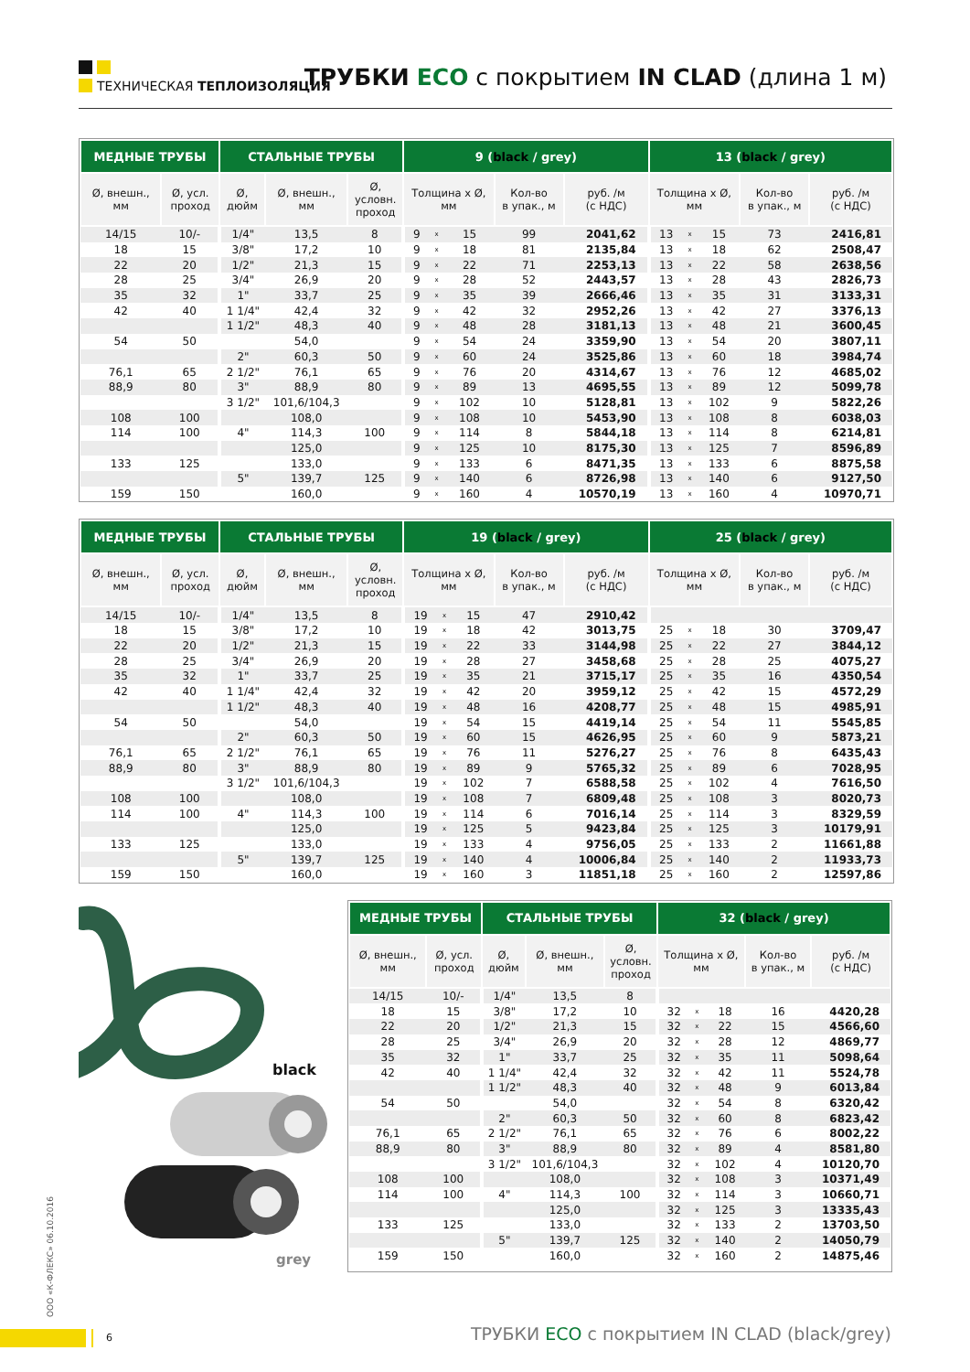ТЕХНИЧЕСКАЯ ТЕПЛОИЗОЛЯЦИЯ
ТРУБКИ ECO с покрытием IN CLAD (длина 1 м)
| МЕДНЫЕ ТРУБЫ | | СТАЛЬНЫЕ ТРУБЫ | | | 9 ( black / grey) | | | | | 13 ( black / grey) | | | | |
| --- | --- | --- | --- | --- | --- | --- | --- | --- | --- | --- | --- | --- | --- | --- |
| Ø, внешн., мм | Ø, усл. проход | Ø, дюйм | Ø, внешн., мм | Ø, условн. проход | Толщина x Ø, мм | | | Кол-во в упак., м | руб. /м (с НДС) | Толщина x Ø, мм | | | Кол-во в упак., м | руб. /м (с НДС) |
| 14/15 | 10/- | 1/4" | 13,5 | 8 | 9 | x | 15 | 99 | 2041,62 | 13 | x | 15 | 73 | 2416,81 |
| 18 | 15 | 3/8" | 17,2 | 10 | 9 | x | 18 | 81 | 2135,84 | 13 | x | 18 | 62 | 2508,47 |
| 22 | 20 | 1/2" | 21,3 | 15 | 9 | x | 22 | 71 | 2253,13 | 13 | x | 22 | 58 | 2638,56 |
| 28 | 25 | 3/4" | 26,9 | 20 | 9 | x | 28 | 52 | 2443,57 | 13 | x | 28 | 43 | 2826,73 |
| 35 | 32 | 1" | 33,7 | 25 | 9 | x | 35 | 39 | 2666,46 | 13 | x | 35 | 31 | 3133,31 |
| 42 | 40 | 1 1/4" | 42,4 | 32 | 9 | x | 42 | 32 | 2952,26 | 13 | x | 42 | 27 | 3376,13 |
| | | 1 1/2" | 48,3 | 40 | 9 | x | 48 | 28 | 3181,13 | 13 | x | 48 | 21 | 3600,45 |
| 54 | 50 | | 54,0 | | 9 | x | 54 | 24 | 3359,90 | 13 | x | 54 | 20 | 3807,11 |
| | | 2" | 60,3 | 50 | 9 | x | 60 | 24 | 3525,86 | 13 | x | 60 | 18 | 3984,74 |
| 76,1 | 65 | 2 1/2" | 76,1 | 65 | 9 | x | 76 | 20 | 4314,67 | 13 | x | 76 | 12 | 4685,02 |
| 88,9 | 80 | 3" | 88,9 | 80 | 9 | x | 89 | 13 | 4695,55 | 13 | x | 89 | 12 | 5099,78 |
| | | 3 1/2" | 101,6/104,3 | | 9 | x | 102 | 10 | 5128,81 | 13 | x | 102 | 9 | 5822,26 |
| 108 | 100 | | 108,0 | | 9 | x | 108 | 10 | 5453,90 | 13 | x | 108 | 8 | 6038,03 |
| 114 | 100 | 4" | 114,3 | 100 | 9 | x | 114 | 8 | 5844,18 | 13 | x | 114 | 8 | 6214,81 |
| | | | 125,0 | | 9 | x | 125 | 10 | 8175,30 | 13 | x | 125 | 7 | 8596,89 |
| 133 | 125 | | 133,0 | | 9 | x | 133 | 6 | 8471,35 | 13 | x | 133 | 6 | 8875,58 |
| | | 5" | 139,7 | 125 | 9 | x | 140 | 6 | 8726,98 | 13 | x | 140 | 6 | 9127,50 |
| 159 | 150 | | 160,0 | | 9 | x | 160 | 4 | 10570,19 | 13 | x | 160 | 4 | 10970,71 |
| МЕДНЫЕ ТРУБЫ | | СТАЛЬНЫЕ ТРУБЫ | | | 19 ( black / grey) | | | | | 25 ( black / grey) | | | | |
| --- | --- | --- | --- | --- | --- | --- | --- | --- | --- | --- | --- | --- | --- | --- |
| Ø, внешн., мм | Ø, усл. проход | Ø, дюйм | Ø, внешн., мм | Ø, условн. проход | Толщина x Ø, мм | | | Кол-во в упак., м | руб. /м (с НДС) | Толщина x Ø, мм | | | Кол-во в упак., м | руб. /м (с НДС) |
| 14/15 | 10/- | 1/4" | 13,5 | 8 | 19 | x | 15 | 47 | 2910,42 | | | | | |
| 18 | 15 | 3/8" | 17,2 | 10 | 19 | x | 18 | 42 | 3013,75 | 25 | x | 18 | 30 | 3709,47 |
| 22 | 20 | 1/2" | 21,3 | 15 | 19 | x | 22 | 33 | 3144,98 | 25 | x | 22 | 27 | 3844,12 |
| 28 | 25 | 3/4" | 26,9 | 20 | 19 | x | 28 | 27 | 3458,68 | 25 | x | 28 | 25 | 4075,27 |
| 35 | 32 | 1" | 33,7 | 25 | 19 | x | 35 | 21 | 3715,17 | 25 | x | 35 | 16 | 4350,54 |
| 42 | 40 | 1 1/4" | 42,4 | 32 | 19 | x | 42 | 20 | 3959,12 | 25 | x | 42 | 15 | 4572,29 |
| | | 1 1/2" | 48,3 | 40 | 19 | x | 48 | 16 | 4208,77 | 25 | x | 48 | 15 | 4985,91 |
| 54 | 50 | | 54,0 | | 19 | x | 54 | 15 | 4419,14 | 25 | x | 54 | 11 | 5545,85 |
| | | 2" | 60,3 | 50 | 19 | x | 60 | 15 | 4626,95 | 25 | x | 60 | 9 | 5873,21 |
| 76,1 | 65 | 2 1/2" | 76,1 | 65 | 19 | x | 76 | 11 | 5276,27 | 25 | x | 76 | 8 | 6435,43 |
| 88,9 | 80 | 3" | 88,9 | 80 | 19 | x | 89 | 9 | 5765,32 | 25 | x | 89 | 6 | 7028,95 |
| | | 3 1/2" | 101,6/104,3 | | 19 | x | 102 | 7 | 6588,58 | 25 | x | 102 | 4 | 7616,50 |
| 108 | 100 | | 108,0 | | 19 | x | 108 | 7 | 6809,48 | 25 | x | 108 | 3 | 8020,73 |
| 114 | 100 | 4" | 114,3 | 100 | 19 | x | 114 | 6 | 7016,14 | 25 | x | 114 | 3 | 8329,59 |
| | | | 125,0 | | 19 | x | 125 | 5 | 9423,84 | 25 | x | 125 | 3 | 10179,91 |
| 133 | 125 | | 133,0 | | 19 | x | 133 | 4 | 9756,05 | 25 | x | 133 | 2 | 11661,88 |
| | | 5" | 139,7 | 125 | 19 | x | 140 | 4 | 10006,84 | 25 | x | 140 | 2 | 11933,73 |
| 159 | 150 | | 160,0 | | 19 | x | 160 | 3 | 11851,18 | 25 | x | 160 | 2 | 12597,86 |
black
grey
| МЕДНЫЕ ТРУБЫ | | СТАЛЬНЫЕ ТРУБЫ | | | 32 ( black / grey) | | | | |
| --- | --- | --- | --- | --- | --- | --- | --- | --- | --- |
| Ø, внешн., мм | Ø, усл. проход | Ø, дюйм | Ø, внешн., мм | Ø, условн. проход | Толщина x Ø, мм | | | Кол-во в упак., м | руб. /м (с НДС) |
| 14/15 | 10/- | 1/4" | 13,5 | 8 | | | | | |
| 18 | 15 | 3/8" | 17,2 | 10 | 32 | x | 18 | 16 | 4420,28 |
| 22 | 20 | 1/2" | 21,3 | 15 | 32 | x | 22 | 15 | 4566,60 |
| 28 | 25 | 3/4" | 26,9 | 20 | 32 | x | 28 | 12 | 4869,77 |
| 35 | 32 | 1" | 33,7 | 25 | 32 | x | 35 | 11 | 5098,64 |
| 42 | 40 | 1 1/4" | 42,4 | 32 | 32 | x | 42 | 11 | 5524,78 |
| | | 1 1/2" | 48,3 | 40 | 32 | x | 48 | 9 | 6013,84 |
| 54 | 50 | | 54,0 | | 32 | x | 54 | 8 | 6320,42 |
| | | 2" | 60,3 | 50 | 32 | x | 60 | 8 | 6823,42 |
| 76,1 | 65 | 2 1/2" | 76,1 | 65 | 32 | x | 76 | 6 | 8002,22 |
| 88,9 | 80 | 3" | 88,9 | 80 | 32 | x | 89 | 4 | 8581,80 |
| | | 3 1/2" | 101,6/104,3 | | 32 | x | 102 | 4 | 10120,70 |
| 108 | 100 | | 108,0 | | 32 | x | 108 | 3 | 10371,49 |
| 114 | 100 | 4" | 114,3 | 100 | 32 | x | 114 | 3 | 10660,71 |
| | | | 125,0 | | 32 | x | 125 | 3 | 13335,43 |
| 133 | 125 | | 133,0 | | 32 | x | 133 | 2 | 13703,50 |
| | | 5" | 139,7 | 125 | 32 | x | 140 | 2 | 14050,79 |
| 159 | 150 | | 160,0 | | 32 | x | 160 | 2 | 14875,46 |
ООО «К-ФЛЕКС» 06.10.2016
6
ТРУБКИ ECO с покрытием IN CLAD (black/grey)